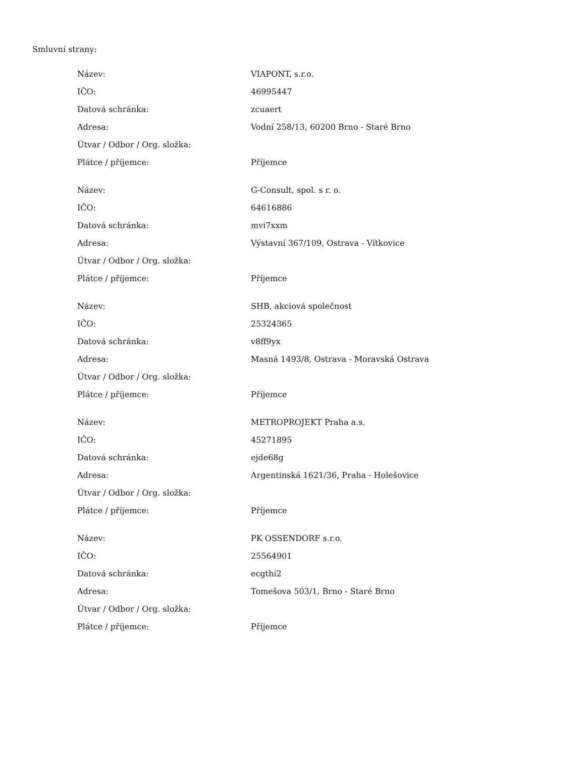Smluvní strany:
| Název: | VIAPONT, s.r.o. |
| IČO: | 46995447 |
| Datová schránka: | zcuaert |
| Adresa: | Vodní 258/13, 60200 Brno - Staré Brno |
| Útvar / Odbor / Org. složka: | |
| Plátce / příjemce: | Příjemce |
| Název: | G-Consult, spol. s r. o. |
| IČO: | 64616886 |
| Datová schránka: | mvi7xxm |
| Adresa: | Výstavní 367/109, Ostrava - Vítkovice |
| Útvar / Odbor / Org. složka: | |
| Plátce / příjemce: | Příjemce |
| Název: | SHB, akciová společnost |
| IČO: | 25324365 |
| Datová schránka: | v8ff9yx |
| Adresa: | Masná 1493/8, Ostrava - Moravská Ostrava |
| Útvar / Odbor / Org. složka: | |
| Plátce / příjemce: | Příjemce |
| Název: | METROPROJEKT Praha a.s. |
| IČO: | 45271895 |
| Datová schránka: | ejde68g |
| Adresa: | Argentinská 1621/36, Praha - Holešovice |
| Útvar / Odbor / Org. složka: | |
| Plátce / příjemce: | Příjemce |
| Název: | PK OSSENDORF s.r.o. |
| IČO: | 25564901 |
| Datová schránka: | ecgthi2 |
| Adresa: | Tomešova 503/1, Brno - Staré Brno |
| Útvar / Odbor / Org. složka: | |
| Plátce / příjemce: | Příjemce |